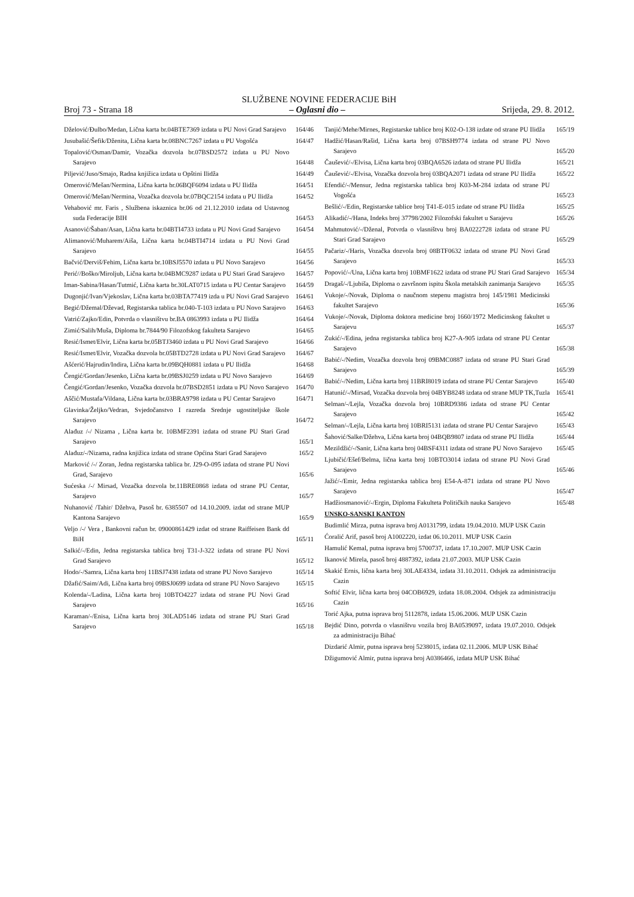SLUŽBENE NOVINE FEDERACIJE BiH
Broj 73 - Strana 18 – Oglasni dio – Srijeda, 29. 8. 2012.
Dželović/Đulbo/Medan, Lična karta br.04BTE7369 izdata u PU Novi Grad Sarajevo
164/46
Jusubašić/Šefik/Dženita, Lična karta br.08BNC7267 izdata u PU Vogošća
164/47
Topalović/Osman/Damir, Vozačka dozvola br.07BSD2572 izdata u PU Novo Sarajevo
164/48
Piljević/Juso/Smajo, Radna knjižica izdata u Opštini Ilidža
164/49
Omerović/Mešan/Nermina, Lična karta br.06BQF6094 izdata u PU Ilidža
164/51
Omerović/Mešan/Nermina, Vozačka dozvola br.07BQC2154 izdata u PU Ilidža
164/52
Vehabović mr. Faris , Službena iskaznica br.06 od 21.12.2010 izdata od Ustavnog suda Federacije BIH
164/53
Asanović/Šaban/Asan, Lična karta br.04BTI4733 izdata u PU Novi Grad Sarajevo
164/54
Alimanović/Muharem/Aiša, Lična karta br.04BTI4714 izdata u PU Novi Grad Sarajevo
164/55
Bačvić/Derviš/Fehim, Lična karta br.10BSJ5570 izdata u PU Novo Sarajevo
164/56
Perić//Boško/Miroljub, Lična karta br.04BMC9287 izdata u PU Stari Grad Sarajevo
164/57
Iman-Sabina/Hasan/Tutmić, Lična karta br.30LAT0715 izdata u PU Centar Sarajevo
164/59
Dugonjić/Ivan/Vjekoslav, Lična karta br.03BTA77419 izda u PU Novi Grad Sarajevo
164/61
Begić/Džemal/Dževad, Registarska tablica br.040-T-103 izdata u PU Novo Sarajevo
164/63
Vatrić/Zajko/Edin, Potvrda o vlasništvu br.BA 0863993 izdata u PU Ilidža
164/64
Zimić/Salih/Muša, Diploma br.7844/90 Filozofskog fakulteta Sarajevo
164/65
Resić/Ismet/Elvir, Lična karta br.05BTJ3460 izdata u PU Novi Grad Sarajevo
164/66
Resić/Ismet/Elvir, Vozačka dozvola br.05BTD2728 izdata u PU Novi Grad Sarajevo
164/67
Ašćerić/Hajrudin/Indira, Lična karta br.09BQH0881 izdata u PU Ilidža
164/68
Čengić/Gordan/Jesenko, Lična karta br.09BSJ0259 izdata u PU Novo Sarajevo
164/69
Čengić/Gordan/Jesenko, Vozačka dozvola br.07BSD2851 izdata u PU Novo Sarajevo
164/70
Aščić/Mustafa/Vildana, Lična karta br.03BRA9798 izdata u PU Centar Sarajevo
164/71
Glavinka/Željko/Vedran, Svjedočanstvo I razreda Srednje ugostiteljske škole Sarajevo
164/72
Alađuz /-/ Nizama , Lična karta br. 10BMF2391 izdata od strane PU Stari Grad Sarajevo
165/1
Alađuz/-/Nizama, radna knjižica izdata od strane Općina Stari Grad Sarajevo
165/2
Marković /-/ Zoran, Jedna registarska tablica br. J29-O-095 izdata od strane PU Novi Grad, Sarajevo
165/6
Sućeska /-/ Mirsad, Vozačka dozvola br.11BRE0868 izdata od strane PU Centar, Sarajevo
165/7
Nuhanović /Tahir/ Džehva, Pasoš br. 6385507 od 14.10.2009. izdat od strane MUP Kantona Sarajevo
165/9
Veljo /-/ Vera , Bankovni račun br. 09000861429 izdat od strane Raiffeisen Bank dd BiH
165/11
Salkić/-/Edin, Jedna registarska tablica broj T31-J-322 izdata od strane PU Novi Grad Sarajevo
165/12
Hodo/-/Samra, Lična karta broj 11BSJ7438 izdata od strane PU Novo Sarajevo
165/14
Džafić/Saim/Adi, Lična karta broj 09BSJ0699 izdata od strane PU Novo Sarajevo
165/15
Kolenda/-/Ladina, Lična karta broj 10BTO4227 izdata od strane PU Novi Grad Sarajevo
165/16
Karaman/-/Enisa, Lična karta broj 30LAD5146 izdata od strane PU Stari Grad Sarajevo
165/18
Tanjić/Mehe/Mirnes, Registarske tablice broj K02-O-138 izdate od strane PU Ilidža
165/19
Hadžić/Hasan/Rašid, Lična karta broj 07BSH9774 izdata od strane PU Novo Sarajevo
165/20
Čaušević/-/Elvisa, Lična karta broj 03BQA6526 izdata od strane PU Ilidža
165/21
Čaušević/-/Elvisa, Vozačka dozvola broj 03BQA2071 izdata od strane PU Ilidža
165/22
Efendić/-/Mensur, Jedna registarska tablica broj K03-M-284 izdata od strane PU Vogošća
165/23
Bešlić/-/Edin, Registarske tablice broj T41-E-015 izdate od strane PU Ilidža
165/25
Alikadić/-/Hana, Indeks broj 37798/2002 Filozofski fakultet u Sarajevu
165/26
Mahmutović/-/Dženal, Potvrda o vlasništvu broj BA0222728 izdata od strane PU Stari Grad Sarajevo
165/29
Pačariz/-/Haris, Vozačka dozvola broj 08BTF0632 izdata od strane PU Novi Grad Sarajevo
165/33
Popović/-/Una, Lična karta broj 10BMF1622 izdata od strane PU Stari Grad Sarajevo
165/34
Dragaš/-/Ljubiša, Diploma o završnom ispitu Škola metalskih zanimanja Sarajevo
165/35
Vukoje/-/Novak, Diploma o naučnom stepenu magistra broj 145/1981 Medicinski fakultet Sarajevo
165/36
Vukoje/-/Novak, Diploma doktora medicine broj 1660/1972 Medicinskog fakultet u Sarajevu
165/37
Zukić/-/Edina, jedna registarska tablica broj K27-A-905 izdata od strane PU Centar Sarajevo
165/38
Babić/-/Nedim, Vozačka dozvola broj 09BMC0887 izdata od strane PU Stari Grad Sarajevo
165/39
Babić/-/Nedim, Lična karta broj 11BRI8019 izdata od strane PU Centar Sarajevo
165/40
Hatunić/-/Mirsad, Vozačka dozvola broj 04BYB8248 izdata od strane MUP TK,Tuzla
165/41
Selman/-/Lejla, Vozačka dozvola broj 10BRD9386 izdata od strane PU Centar Sarajevo
165/42
Selman/-/Lejla, Lična karta broj 10BRI5131 izdata od strane PU Centar Sarajevo
165/43
Šahović/Salke/Džehva, Lična karta broj 04BQB9807 izdata od strane PU Ilidža
165/44
Mezildžić/-/Sanir, Lična karta broj 04BSF4311 izdata od strane PU Novo Sarajevo
165/45
Ljubičić/Ešef/Belma, lična karta broj 10BTO3014 izdata od strane PU Novi Grad Sarajevo
165/46
Jažić/-/Emir, Jedna registarska tablica broj E54-A-871 izdata od strane PU Novo Sarajevo
165/47
Hadžiosmanović/-/Ergin, Diploma Fakulteta Političkih nauka Sarajevo
165/48
UNSKO-SANSKI KANTON
Budimlić Mirza, putna isprava broj A0131799, izdata 19.04.2010. MUP USK Cazin
Ćoralić Arif, pasoš broj A1002220, izdat 06.10.2011. MUP USK Cazin
Hamulić Kemal, putna isprava broj 5700737, izdata 17.10.2007. MUP USK Cazin
Ikanović Mirela, pasoš broj 4887392, izdata 21.07.2003. MUP USK Cazin
Skakić Ernis, lična karta broj 30LAE4334, izdata 31.10.2011. Odsjek za administraciju Cazin
Softić Elvir, lična karta broj 04COB6929, izdata 18.08.2004. Odsjek za administraciju Cazin
Torić Ajka, putna isprava broj 5112878, izdata 15.06.2006. MUP USK Cazin
Bejdić Dino, potvrda o vlasništvu vozila broj BA0539097, izdata 19.07.2010. Odsjek za administraciju Bihać
Dizdarić Almir, putna isprava broj 5238015, izdata 02.11.2006. MUP USK Bihać
Džigumović Almir, putna isprava broj A0386466, izdata MUP USK Bihać